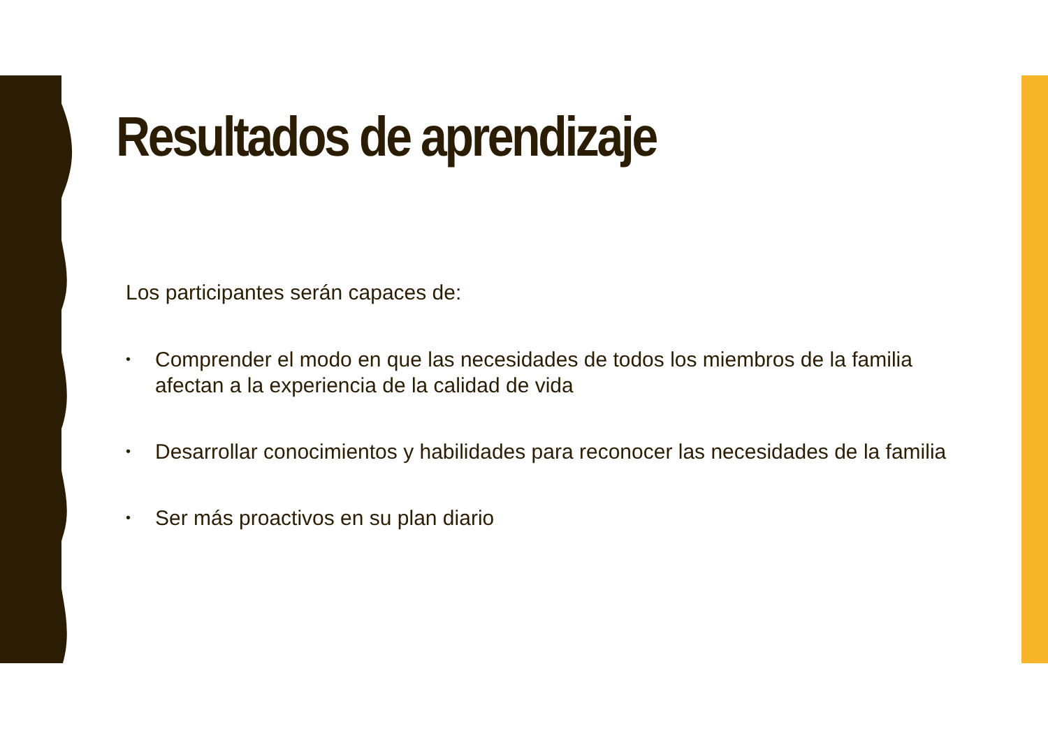Resultados de aprendizaje
Los participantes serán capaces de:
• Comprender el modo en que las necesidades de todos los miembros de la familia afectan a la experiencia de la calidad de vida
• Desarrollar conocimientos y habilidades para reconocer las necesidades de la familia
• Ser más proactivos en su plan diario